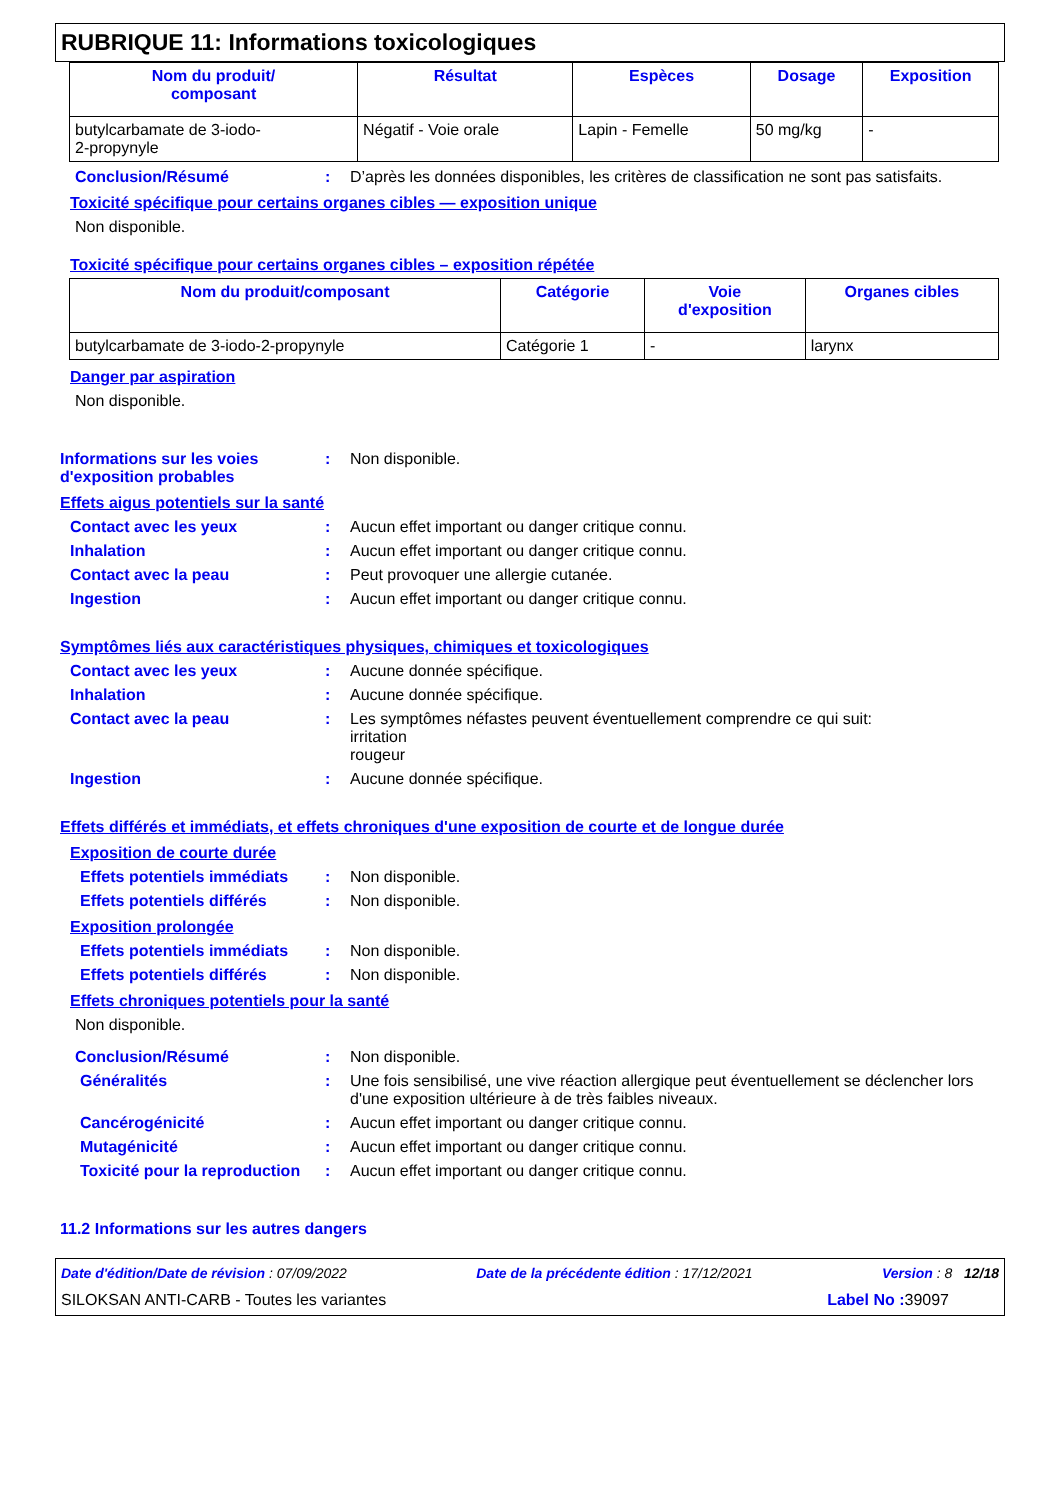RUBRIQUE 11: Informations toxicologiques
| Nom du produit/ composant | Résultat | Espèces | Dosage | Exposition |
| --- | --- | --- | --- | --- |
| butylcarbamate de 3-iodo- 2-propynyle | Négatif - Voie orale | Lapin - Femelle | 50 mg/kg | - |
Conclusion/Résumé : D’après les données disponibles, les critères de classification ne sont pas satisfaits.
Toxicité spécifique pour certains organes cibles — exposition unique
Non disponible.
Toxicité spécifique pour certains organes cibles – exposition répétée
| Nom du produit/composant | Catégorie | Voie d'exposition | Organes cibles |
| --- | --- | --- | --- |
| butylcarbamate de 3-iodo-2-propynyle | Catégorie 1 | - | larynx |
Danger par aspiration
Non disponible.
Informations sur les voies d'exposition probables
: Non disponible.
Effets aigus potentiels sur la santé
Contact avec les yeux : Aucun effet important ou danger critique connu.
Inhalation : Aucun effet important ou danger critique connu.
Contact avec la peau : Peut provoquer une allergie cutanée.
Ingestion : Aucun effet important ou danger critique connu.
Symptômes liés aux caractéristiques physiques, chimiques et toxicologiques
Contact avec les yeux : Aucune donnée spécifique.
Inhalation : Aucune donnée spécifique.
Contact avec la peau : Les symptômes néfastes peuvent éventuellement comprendre ce qui suit:
irritation
rougeur
Ingestion : Aucune donnée spécifique.
Effets différés et immédiats, et effets chroniques d'une exposition de courte et de longue durée
Exposition de courte durée
Effets potentiels immédiats
: Non disponible.
Effets potentiels différés
: Non disponible.
Exposition prolongée
Effets potentiels immédiats
: Non disponible.
Effets potentiels différés
: Non disponible.
Effets chroniques potentiels pour la santé
Non disponible.
Conclusion/Résumé : Non disponible.
Généralités : Une fois sensibilisé, une vive réaction allergique peut éventuellement se déclencher lors d'une exposition ultérieure à de très faibles niveaux.
Cancérogénicité : Aucun effet important ou danger critique connu.
Mutagénicité : Aucun effet important ou danger critique connu.
Toxicité pour la reproduction
: Aucun effet important ou danger critique connu.
11.2 Informations sur les autres dangers
Date d'édition/Date de révision : 07/09/2022 Date de la précédente édition : 17/12/2021 Version : 8 12/18
SILOKSAN ANTI-CARB - Toutes les variantes Label No : 39097